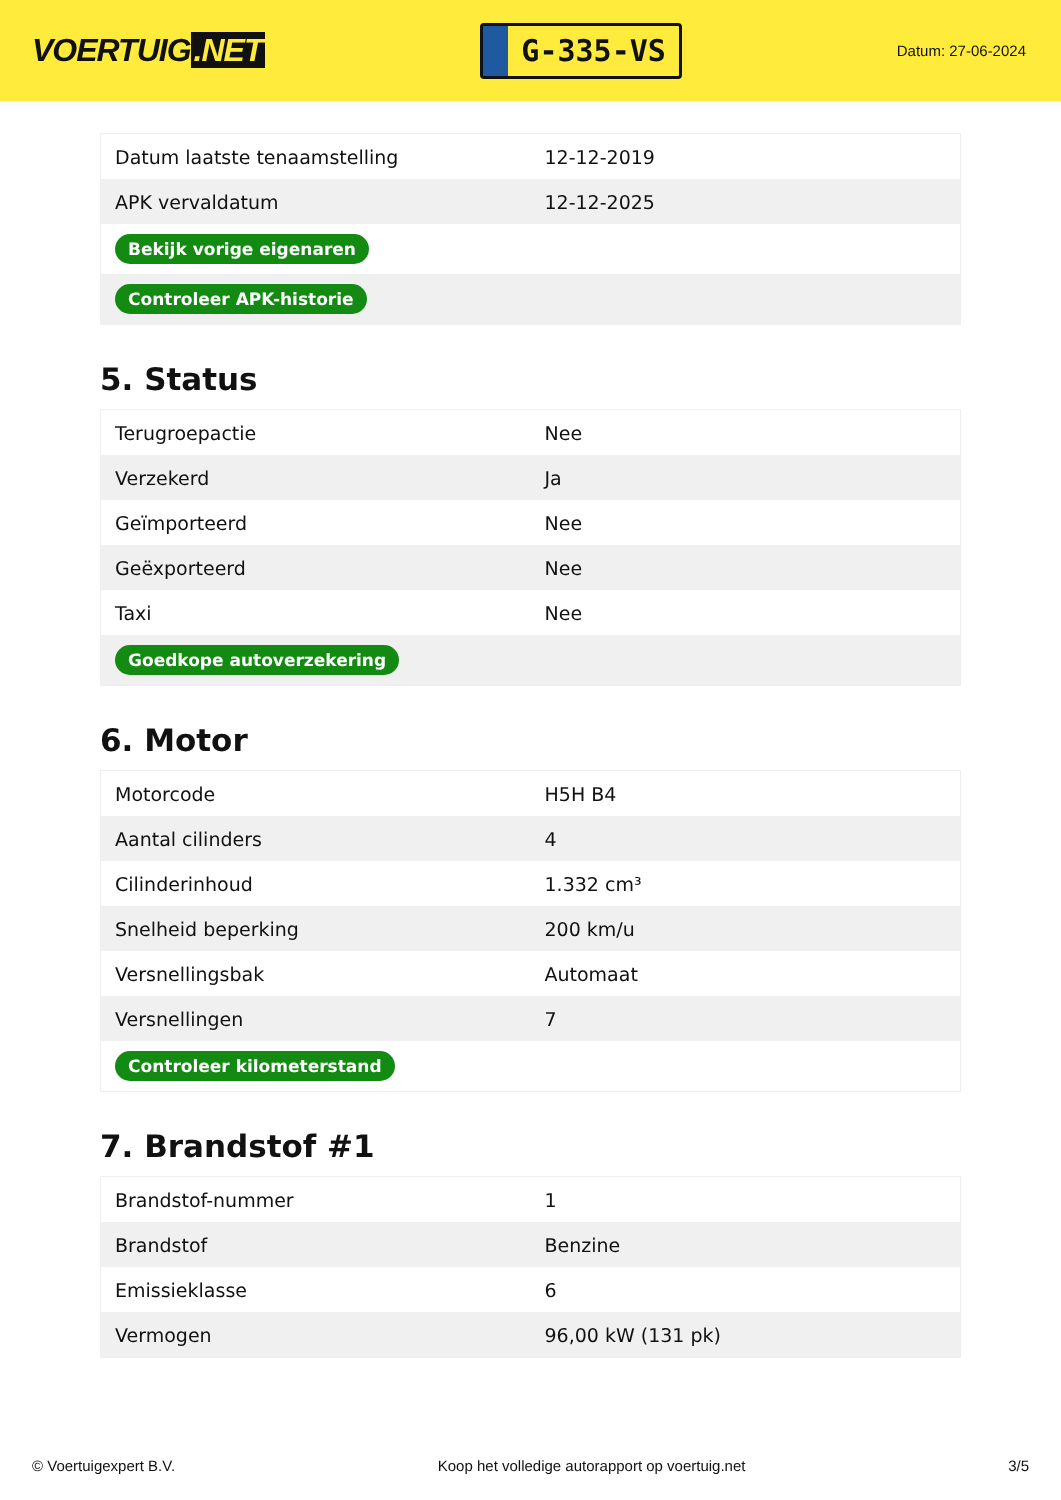VOERTUIG.NET
G-335-VS
Datum: 27-06-2024
| Datum laatste tenaamstelling | 12-12-2019 |
| APK vervaldatum | 12-12-2025 |
| Bekijk vorige eigenaren | |
| Controleer APK-historie | |
5. Status
| Terugroepactie | Nee |
| Verzekerd | Ja |
| Geïmporteerd | Nee |
| Geëxporteerd | Nee |
| Taxi | Nee |
| Goedkope autoverzekering | |
6. Motor
| Motorcode | H5H B4 |
| Aantal cilinders | 4 |
| Cilinderinhoud | 1.332 cm³ |
| Snelheid beperking | 200 km/u |
| Versnellingsbak | Automaat |
| Versnellingen | 7 |
| Controleer kilometerstand | |
7. Brandstof #1
| Brandstof-nummer | 1 |
| Brandstof | Benzine |
| Emissieklasse | 6 |
| Vermogen | 96,00 kW (131 pk) |
© Voertuigexpert B.V. Koop het volledige autorapport op voertuig.net 3/5